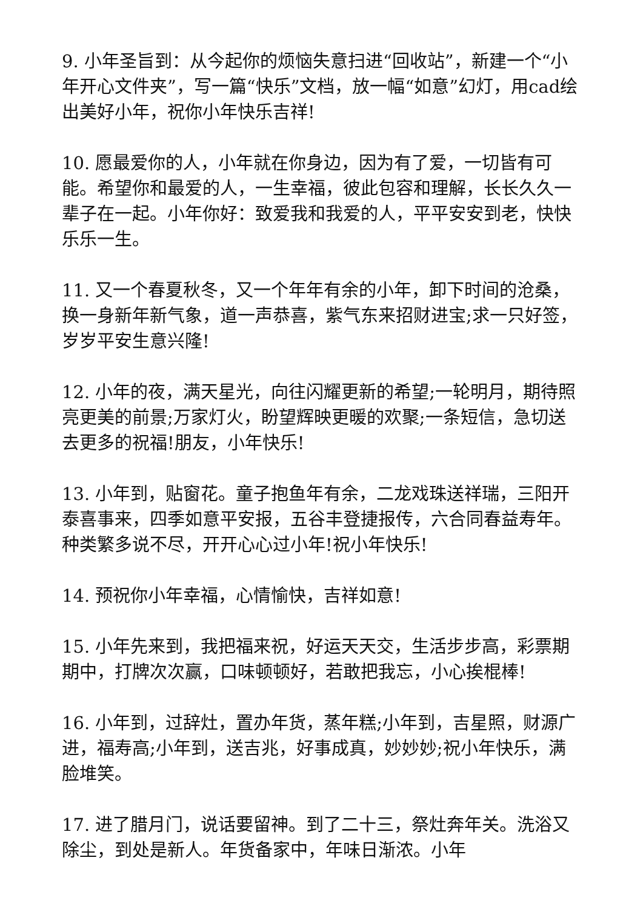9. 小年圣旨到：从今起你的烦恼失意扫进“回收站”，新建一个“小年开心文件夹”，写一篇“快乐”文档，放一幅“如意”幻灯，用cad绘出美好小年，祝你小年快乐吉祥!
10. 愿最爱你的人，小年就在你身边，因为有了爱，一切皆有可能。希望你和最爱的人，一生幸福，彼此包容和理解，长长久久一辈子在一起。小年你好：致爱我和我爱的人，平平安安到老，快快乐乐一生。
11. 又一个春夏秋冬，又一个年年有余的小年，卸下时间的沧桑，换一身新年新气象，道一声恭喜，紫气东来招财进宝;求一只好签，岁岁平安生意兴隆!
12. 小年的夜，满天星光，向往闪耀更新的希望;一轮明月，期待照亮更美的前景;万家灯火，盼望辉映更暖的欢聚;一条短信，急切送去更多的祝福!朋友，小年快乐!
13. 小年到，贴窗花。童子抱鱼年有余，二龙戏珠送祥瑞，三阳开泰喜事来，四季如意平安报，五谷丰登捷报传，六合同春益寿年。种类繁多说不尽，开开心心过小年!祝小年快乐!
14. 预祝你小年幸福，心情愉快，吉祥如意!
15. 小年先来到，我把福来祝，好运天天交，生活步步高，彩票期期中，打牌次次赢，口味顿顿好，若敢把我忘，小心挨棍棒!
16. 小年到，过辞灶，置办年货，蒸年糕;小年到，吉星照，财源广进，福寿高;小年到，送吉兆，好事成真，妙妙妙;祝小年快乐，满脸堆笑。
17. 进了腊月门，说话要留神。到了二十三，祭灶奔年关。洗浴又除尘，到处是新人。年货备家中，年味日渐浓。小年